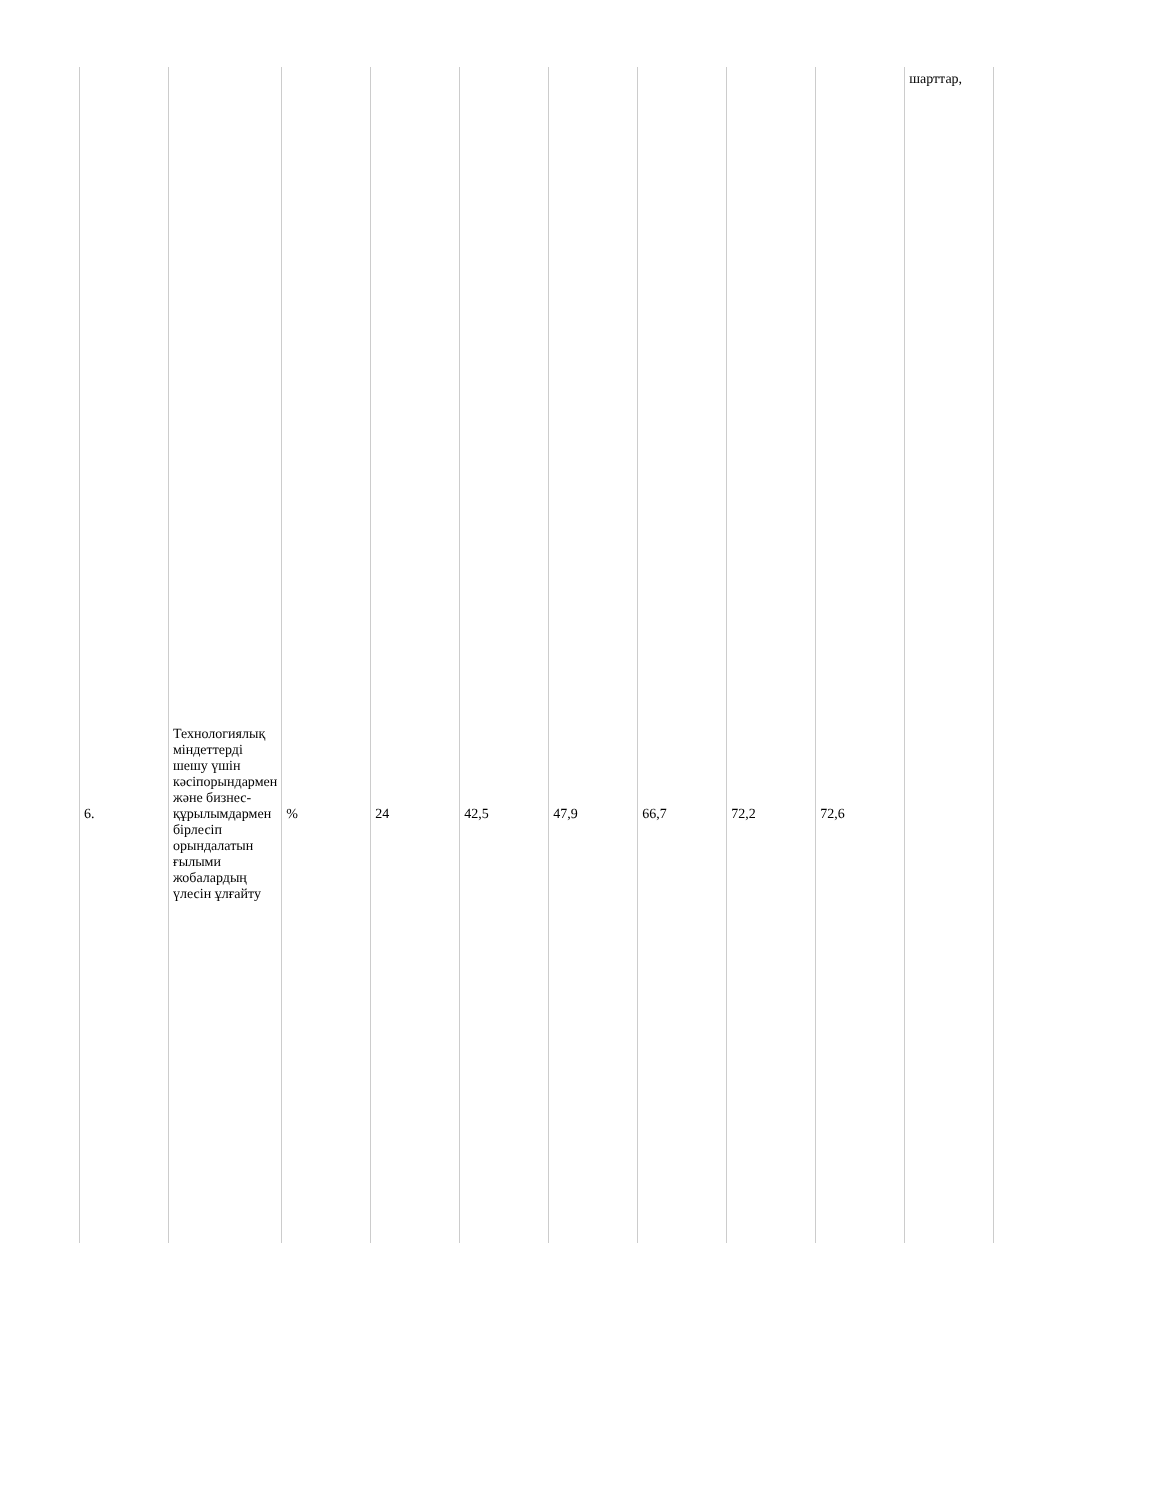| | | | | | | | | | шарттар, |
| 6. | Технологиялық міндеттерді шешу үшін кәсіпорындармен және бизнес-құрылымдармен бірлесіп орындалатын ғылыми жобалардың үлесін ұлғайту | % | 24 | 42,5 | 47,9 | 66,7 | 72,2 | 72,6 | |